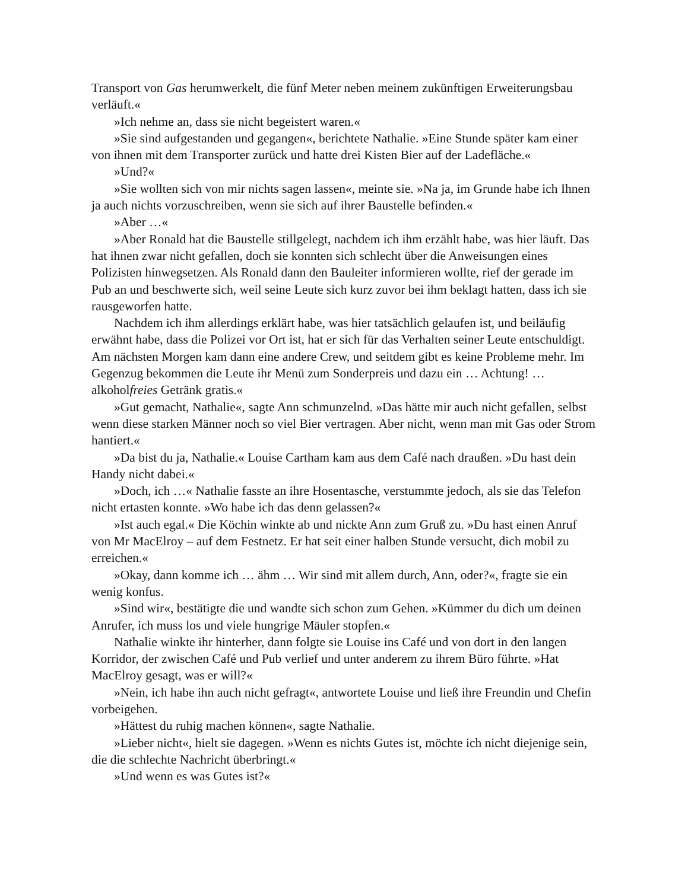Transport von Gas herumwerkelt, die fünf Meter neben meinem zukünftigen Erweiterungsbau verläuft.«
»Ich nehme an, dass sie nicht begeistert waren.«
»Sie sind aufgestanden und gegangen«, berichtete Nathalie. »Eine Stunde später kam einer von ihnen mit dem Transporter zurück und hatte drei Kisten Bier auf der Ladefläche.«
»Und?«
»Sie wollten sich von mir nichts sagen lassen«, meinte sie. »Na ja, im Grunde habe ich Ihnen ja auch nichts vorzuschreiben, wenn sie sich auf ihrer Baustelle befinden.«
»Aber …«
»Aber Ronald hat die Baustelle stillgelegt, nachdem ich ihm erzählt habe, was hier läuft. Das hat ihnen zwar nicht gefallen, doch sie konnten sich schlecht über die Anweisungen eines Polizisten hinwegsetzen. Als Ronald dann den Bauleiter informieren wollte, rief der gerade im Pub an und beschwerte sich, weil seine Leute sich kurz zuvor bei ihm beklagt hatten, dass ich sie rausgeworfen hatte.
Nachdem ich ihm allerdings erklärt habe, was hier tatsächlich gelaufen ist, und beiläufig erwähnt habe, dass die Polizei vor Ort ist, hat er sich für das Verhalten seiner Leute entschuldigt. Am nächsten Morgen kam dann eine andere Crew, und seitdem gibt es keine Probleme mehr. Im Gegenzug bekommen die Leute ihr Menü zum Sonderpreis und dazu ein … Achtung! … alkoholfreies Getränk gratis.«
»Gut gemacht, Nathalie«, sagte Ann schmunzelnd. »Das hätte mir auch nicht gefallen, selbst wenn diese starken Männer noch so viel Bier vertragen. Aber nicht, wenn man mit Gas oder Strom hantiert.«
»Da bist du ja, Nathalie.« Louise Cartham kam aus dem Café nach draußen. »Du hast dein Handy nicht dabei.«
»Doch, ich …« Nathalie fasste an ihre Hosentasche, verstummte jedoch, als sie das Telefon nicht ertasten konnte. »Wo habe ich das denn gelassen?«
»Ist auch egal.« Die Köchin winkte ab und nickte Ann zum Gruß zu. »Du hast einen Anruf von Mr MacElroy – auf dem Festnetz. Er hat seit einer halben Stunde versucht, dich mobil zu erreichen.«
»Okay, dann komme ich … ähm … Wir sind mit allem durch, Ann, oder?«, fragte sie ein wenig konfus.
»Sind wir«, bestätigte die und wandte sich schon zum Gehen. »Kümmer du dich um deinen Anrufer, ich muss los und viele hungrige Mäuler stopfen.«
Nathalie winkte ihr hinterher, dann folgte sie Louise ins Café und von dort in den langen Korridor, der zwischen Café und Pub verlief und unter anderem zu ihrem Büro führte. »Hat MacElroy gesagt, was er will?«
»Nein, ich habe ihn auch nicht gefragt«, antwortete Louise und ließ ihre Freundin und Chefin vorbeigehen.
»Hättest du ruhig machen können«, sagte Nathalie.
»Lieber nicht«, hielt sie dagegen. »Wenn es nichts Gutes ist, möchte ich nicht diejenige sein, die die schlechte Nachricht überbringt.«
»Und wenn es was Gutes ist?«